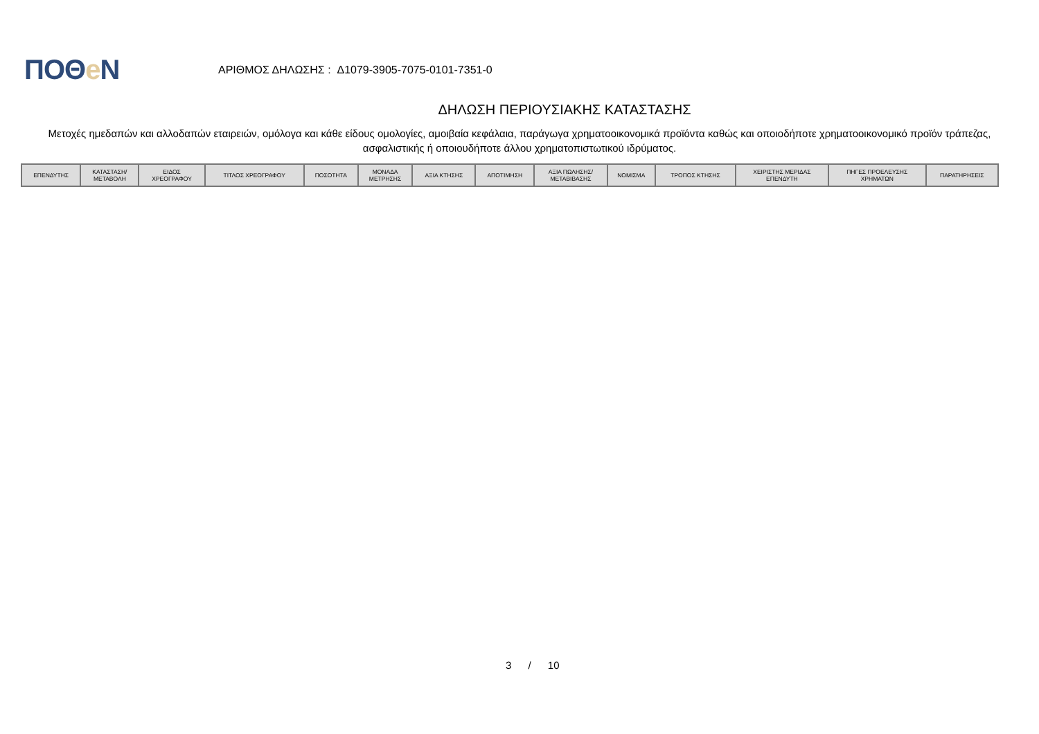ΠΟΘe Ν
ΑΡΙΘΜΟΣ ΔΗΛΩΣΗΣ : Δ1079-3905-7075-0101-7351-0
ΔΗΛΩΣΗ ΠΕΡΙΟΥΣΙΑΚΗΣ ΚΑΤΑΣΤΑΣΗΣ
Μετοχές ημεδαπών και αλλοδαπών εταιρειών, ομόλογα και κάθε είδους ομολογίες, αμοιβαία κεφάλαια, παράγωγα χρηματοοικονομικά προϊόντα καθώς και οποιοδήποτε χρηματοοικονομικό προϊόν τράπεζας, ασφαλιστικής ή οποιουδήποτε άλλου χρηματοπιστωτικού ιδρύματος.
| ΕΠΕΝΔΥΤΗΣ | ΚΑΤΑΣΤΑΣΗ/ ΜΕΤΑΒΟΛΗ | ΕΙΔΟΣ ΧΡΕΟΓΡΑΦΟΥ | ΤΙΤΛΟΣ ΧΡΕΟΓΡΑΦΟΥ | ΠΟΣΟΤΗΤΑ | ΜΟΝΑΔΑ ΜΕΤΡΗΣΗΣ | ΑΞΙΑ ΚΤΗΣΗΣ | ΑΠΟΤΙΜΗΣΗ | ΑΞΙΑ ΠΩΛΗΣΗΣ/ ΜΕΤΑΒΙΒΑΣΗΣ | ΝΟΜΙΣΜΑ | ΤΡΟΠΟΣ ΚΤΗΣΗΣ | ΧΕΙΡΙΣΤΗΣ ΜΕΡΙΔΑΣ ΕΠΕΝΔΥΤΗ | ΠΗΓΕΣ ΠΡΟΕΛΕΥΣΗΣ ΧΡΗΜΑΤΩΝ | ΠΑΡΑΤΗΡΗΣΕΙΣ |
| --- | --- | --- | --- | --- | --- | --- | --- | --- | --- | --- | --- | --- | --- |
3 / 10